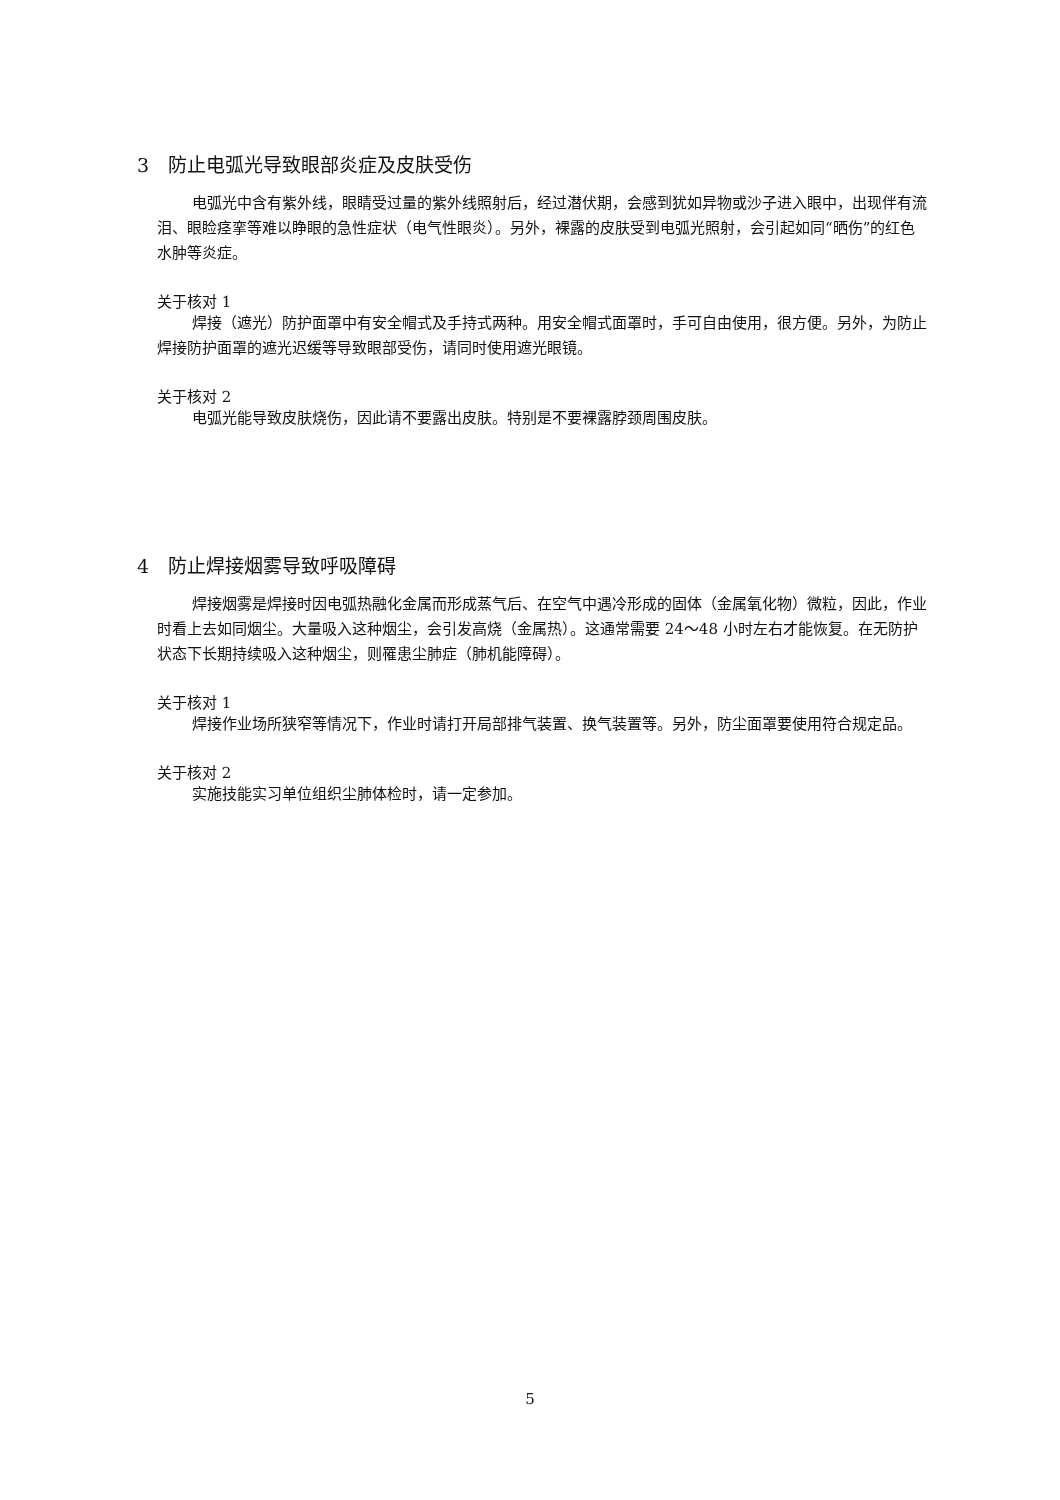3　防止电弧光导致眼部炎症及皮肤受伤
电弧光中含有紫外线，眼睛受过量的紫外线照射后，经过潜伏期，会感到犹如异物或沙子进入眼中，出现伴有流泪、眼睑痉挛等难以睁眼的急性症状（电气性眼炎）。另外，裸露的皮肤受到电弧光照射，会引起如同“晒伤”的红色水肿等炎症。
关于核对 1
焊接（遮光）防护面罩中有安全帽式及手持式两种。用安全帽式面罩时，手可自由使用，很方便。另外，为防止焊接防护面罩的遮光迟缓等导致眼部受伤，请同时使用遮光眼镜。
关于核对 2
电弧光能导致皮肤烧伤，因此请不要露出皮肤。特别是不要裸露脖颈周围皮肤。
4　防止焊接烟雾导致呼吸障碍
焊接烟雾是焊接时因电弧热融化金属而形成蒸气后、在空气中遇冷形成的固体（金属氧化物）微粒，因此，作业时看上去如同烟尘。大量吸入这种烟尘，会引发高烧（金属热）。这通常需要 24～48 小时左右才能恢复。在无防护状态下长期持续吸入这种烟尘，则罹患尘肺症（肺机能障碍）。
关于核对 1
焊接作业场所狭窄等情况下，作业时请打开局部排气装置、换气装置等。另外，防尘面罩要使用符合规定品。
关于核对 2
实施技能实习单位组织尘肺体检时，请一定参加。
5